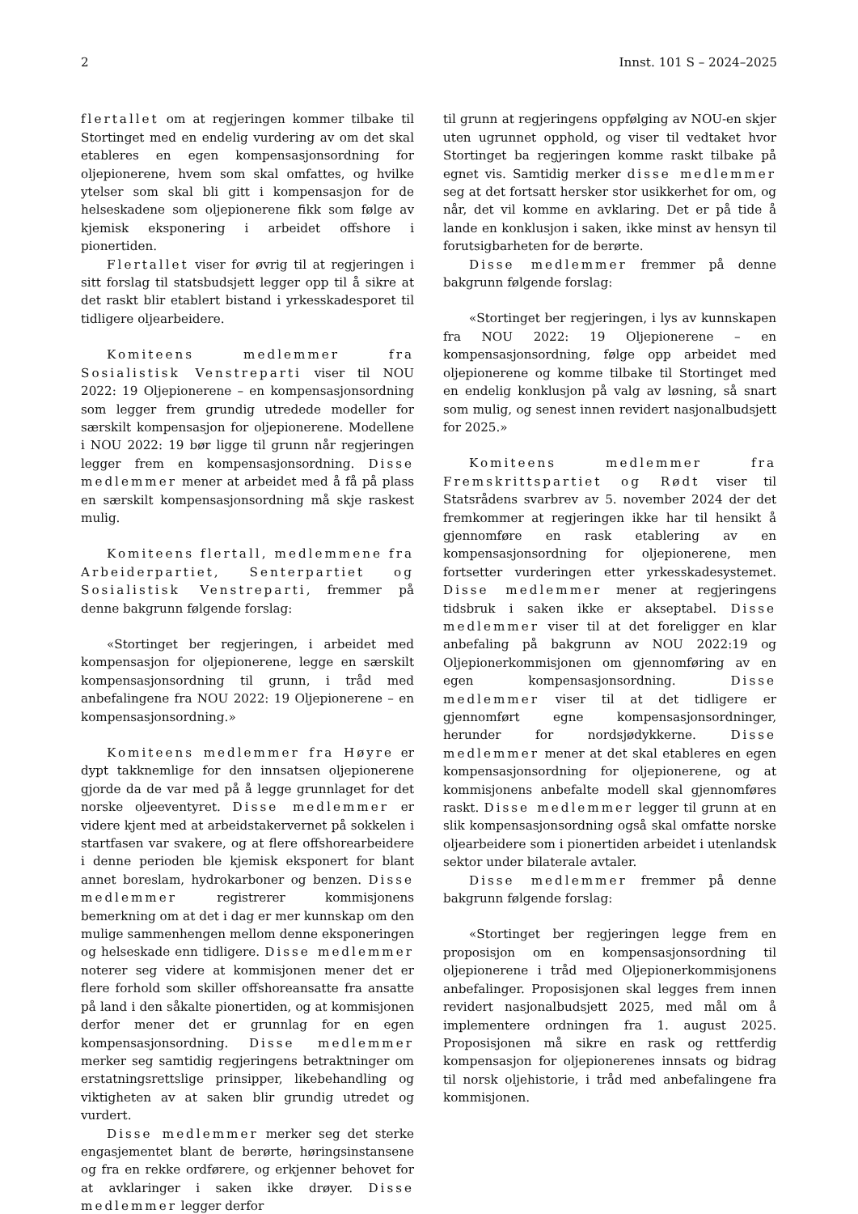2 Innst. 101 S – 2024–2025
flertallet om at regjeringen kommer tilbake til Stortinget med en endelig vurdering av om det skal etableres en egen kompensasjonsordning for oljepionerene, hvem som skal omfattes, og hvilke ytelser som skal bli gitt i kompensasjon for de helseskadene som oljepionerene fikk som følge av kjemisk eksponering i arbeidet offshore i pionertiden.
Flertallet viser for øvrig til at regjeringen i sitt forslag til statsbudsjett legger opp til å sikre at det raskt blir etablert bistand i yrkesskadesporet til tidligere oljearbeidere.
Komiteens medlemmer fra Sosialistisk Venstreparti viser til NOU 2022: 19 Oljepionerene – en kompensasjonsordning som legger frem grundig utredede modeller for særskilt kompensasjon for oljepionerene. Modellene i NOU 2022: 19 bør ligge til grunn når regjeringen legger frem en kompensasjonsordning. Disse medlemmer mener at arbeidet med å få på plass en særskilt kompensasjonsordning må skje raskest mulig.
Komiteens flertall, medlemmene fra Arbeiderpartiet, Senterpartiet og Sosialistisk Venstreparti, fremmer på denne bakgrunn følgende forslag:
«Stortinget ber regjeringen, i arbeidet med kompensasjon for oljepionerene, legge en særskilt kompensasjonsordning til grunn, i tråd med anbefalingene fra NOU 2022: 19 Oljepionerene – en kompensasjonsordning.»
Komiteens medlemmer fra Høyre er dypt takknemlige for den innsatsen oljepionerene gjorde da de var med på å legge grunnlaget for det norske oljeeventyret. Disse medlemmer er videre kjent med at arbeidstakervernet på sokkelen i startfasen var svakere, og at flere offshorearbeidere i denne perioden ble kjemisk eksponert for blant annet boreslam, hydrokarboner og benzen. Disse medlemmer registrerer kommisjonens bemerkning om at det i dag er mer kunnskap om den mulige sammenhengen mellom denne eksponeringen og helseskade enn tidligere. Disse medlemmer noterer seg videre at kommisjonen mener det er flere forhold som skiller offshoreansatte fra ansatte på land i den såkalte pionertiden, og at kommisjonen derfor mener det er grunnlag for en egen kompensasjonsordning. Disse medlemmer merker seg samtidig regjeringens betraktninger om erstatningsrettslige prinsipper, likebehandling og viktigheten av at saken blir grundig utredet og vurdert.
Disse medlemmer merker seg det sterke engasjementet blant de berørte, høringsinstansene og fra en rekke ordførere, og erkjenner behovet for at avklaringer i saken ikke drøyer. Disse medlemmer legger derfor
til grunn at regjeringens oppfølging av NOU-en skjer uten ugrunnet opphold, og viser til vedtaket hvor Stortinget ba regjeringen komme raskt tilbake på egnet vis. Samtidig merker disse medlemmer seg at det fortsatt hersker stor usikkerhet for om, og når, det vil komme en avklaring. Det er på tide å lande en konklusjon i saken, ikke minst av hensyn til forutsigbarheten for de berørte.
Disse medlemmer fremmer på denne bakgrunn følgende forslag:
«Stortinget ber regjeringen, i lys av kunnskapen fra NOU 2022: 19 Oljepionerene – en kompensasjonsordning, følge opp arbeidet med oljepionerene og komme tilbake til Stortinget med en endelig konklusjon på valg av løsning, så snart som mulig, og senest innen revidert nasjonalbudsjett for 2025.»
Komiteens medlemmer fra Fremskrittspartiet og Rødt viser til Statsrådens svarbrev av 5. november 2024 der det fremkommer at regjeringen ikke har til hensikt å gjennomføre en rask etablering av en kompensasjonsordning for oljepionerene, men fortsetter vurderingen etter yrkesskadesystemet. Disse medlemmer mener at regjeringens tidsbruk i saken ikke er akseptabel. Disse medlemmer viser til at det foreligger en klar anbefaling på bakgrunn av NOU 2022:19 og Oljepionerkommisjonen om gjennomføring av en egen kompensasjonsordning. Disse medlemmer viser til at det tidligere er gjennomført egne kompensasjonsordninger, herunder for nordsjødykkerne. Disse medlemmer mener at det skal etableres en egen kompensasjonsordning for oljepionerene, og at kommisjonens anbefalte modell skal gjennomføres raskt. Disse medlemmer legger til grunn at en slik kompensasjonsordning også skal omfatte norske oljearbeidere som i pionertiden arbeidet i utenlandsk sektor under bilaterale avtaler.
Disse medlemmer fremmer på denne bakgrunn følgende forslag:
«Stortinget ber regjeringen legge frem en proposisjon om en kompensasjonsordning til oljepionerene i tråd med Oljepionerkommisjonens anbefalinger. Proposisjonen skal legges frem innen revidert nasjonalbudsjett 2025, med mål om å implementere ordningen fra 1. august 2025. Proposisjonen må sikre en rask og rettferdig kompensasjon for oljepionerenes innsats og bidrag til norsk oljehistorie, i tråd med anbefalingene fra kommisjonen.